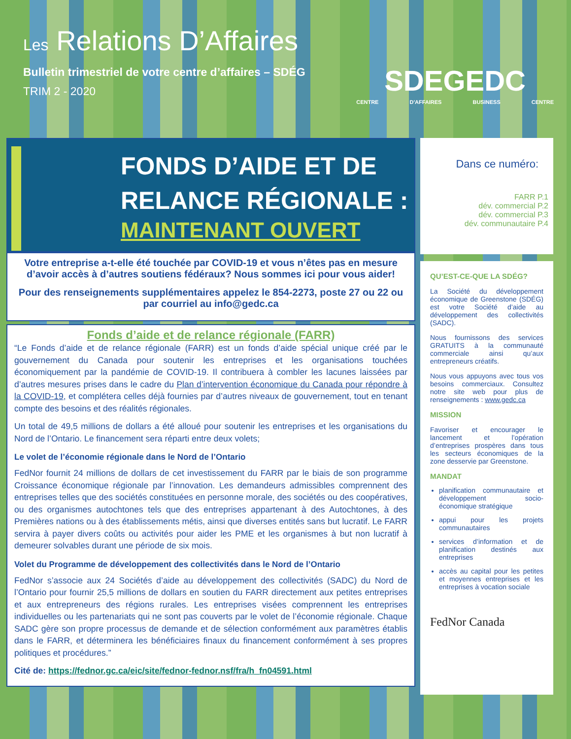Les Relations D’Affaires
Bulletin trimestriel de votre centre d’affaires – SDÉG
TRIM 2 - 2020
SDEGEDC
CENTRE D'AFFAIRES BUSINESS CENTRE
FONDS D’AIDE ET DE
RELANCE RÉGIONALE :
MAINTENANT OUVERT
Votre entreprise a-t-elle été touchée par COVID-19 et vous n’êtes pas en mesure d’avoir accès à d’autres soutiens fédéraux? Nous sommes ici pour vous aider!
Pour des renseignements supplémentaires appelez le 854-2273, poste 27 ou 22 ou par courriel au info@gedc.ca
Fonds d’aide et de relance régionale (FARR)
“Le Fonds d’aide et de relance régionale (FARR) est un fonds d’aide spécial unique créé par le gouvernement du Canada pour soutenir les entreprises et les organisations touchées économiquement par la pandémie de COVID-19. Il contribuera à combler les lacunes laissées par d’autres mesures prises dans le cadre du Plan d’intervention économique du Canada pour répondre à la COVID-19, et complétera celles déjà fournies par d’autres niveaux de gouvernement, tout en tenant compte des besoins et des réalités régionales.
Un total de 49,5 millions de dollars a été alloué pour soutenir les entreprises et les organisations du Nord de l’Ontario. Le financement sera réparti entre deux volets;
Le volet de l’économie régionale dans le Nord de l’Ontario
FedNor fournit 24 millions de dollars de cet investissement du FARR par le biais de son programme Croissance économique régionale par l’innovation. Les demandeurs admissibles comprennent des entreprises telles que des sociétés constituées en personne morale, des sociétés ou des coopératives, ou des organismes autochtones tels que des entreprises appartenant à des Autochtones, à des Premières nations ou à des établissements métis, ainsi que diverses entités sans but lucratif. Le FARR servira à payer divers coûts ou activités pour aider les PME et les organismes à but non lucratif à demeurer solvables durant une période de six mois.
Volet du Programme de développement des collectivités dans le Nord de l’Ontario
FedNor s’associe aux 24 Sociétés d’aide au développement des collectivités (SADC) du Nord de l’Ontario pour fournir 25,5 millions de dollars en soutien du FARR directement aux petites entreprises et aux entrepreneurs des régions rurales. Les entreprises visées comprennent les entreprises individuelles ou les partenariats qui ne sont pas couverts par le volet de l’économie régionale. Chaque SADC gère son propre processus de demande et de sélection conformément aux paramètres établis dans le FARR, et déterminera les bénéficiaires finaux du financement conformément à ses propres politiques et procédures.”
Cité de: https://fednor.gc.ca/eic/site/fednor-fednor.nsf/fra/h_fn04591.html
Dans ce numéro:
FARR P.1
dév. commercial P.2
dév. commercial P.3
dév. communautaire P.4
QU’EST-CE-QUE LA SDÉG?
La Société du développement économique de Greenstone (SDÉG) est votre Société d’aide au développement des collectivités (SADC).
Nous fournissons des services GRATUITS à la communauté commerciale ainsi qu’aux entrepreneurs créatifs.
Nous vous appuyons avec tous vos besoins commerciaux. Consultez notre site web pour plus de renseignements : www.gedc.ca
MISSION
Favoriser et encourager le lancement et l’opération d’entreprises prospères dans tous les secteurs économiques de la zone desservie par Greenstone.
MANDAT
planification communautaire et développement socio-économique stratégique
appui pour les projets communautaires
services d’information et de planification destinés aux entreprises
accès au capital pour les petites et moyennes entreprises et les entreprises à vocation sociale
FedNor Canada